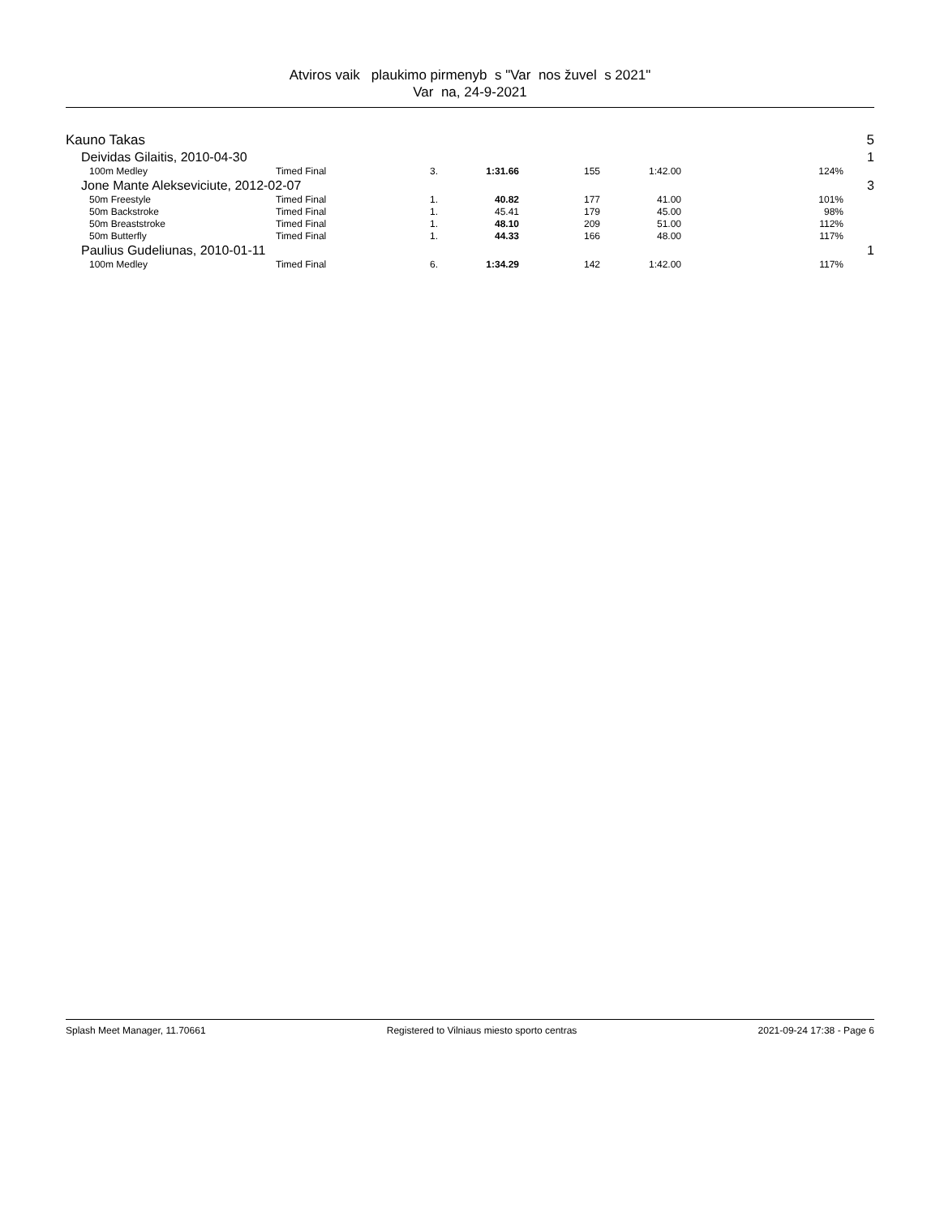Atviros vaik plaukimo pirmenyb s "Var nos žuvel s 2021"
Var na, 24-9-2021
| Kauno Takas | | | | | | | | 5 |
| | Deividas Gilaitis, 2010-04-30 | | | | | | | 1 |
| | 100m Medley | Timed Final | 3. | 1:31.66 | 155 | 1:42.00 | 124% | |
| | Jone Mante Alekseviciute, 2012-02-07 | | | | | | | 3 |
| | 50m Freestyle | Timed Final | 1. | 40.82 | 177 | 41.00 | 101% | |
| | 50m Backstroke | Timed Final | 1. | 45.41 | 179 | 45.00 | 98% | |
| | 50m Breaststroke | Timed Final | 1. | 48.10 | 209 | 51.00 | 112% | |
| | 50m Butterfly | Timed Final | 1. | 44.33 | 166 | 48.00 | 117% | |
| | Paulius Gudeliunas, 2010-01-11 | | | | | | | 1 |
| | 100m Medley | Timed Final | 6. | 1:34.29 | 142 | 1:42.00 | 117% | |
Splash Meet Manager, 11.70661 Registered to Vilniaus miesto sporto centras 2021-09-24 17:38 - Page 6